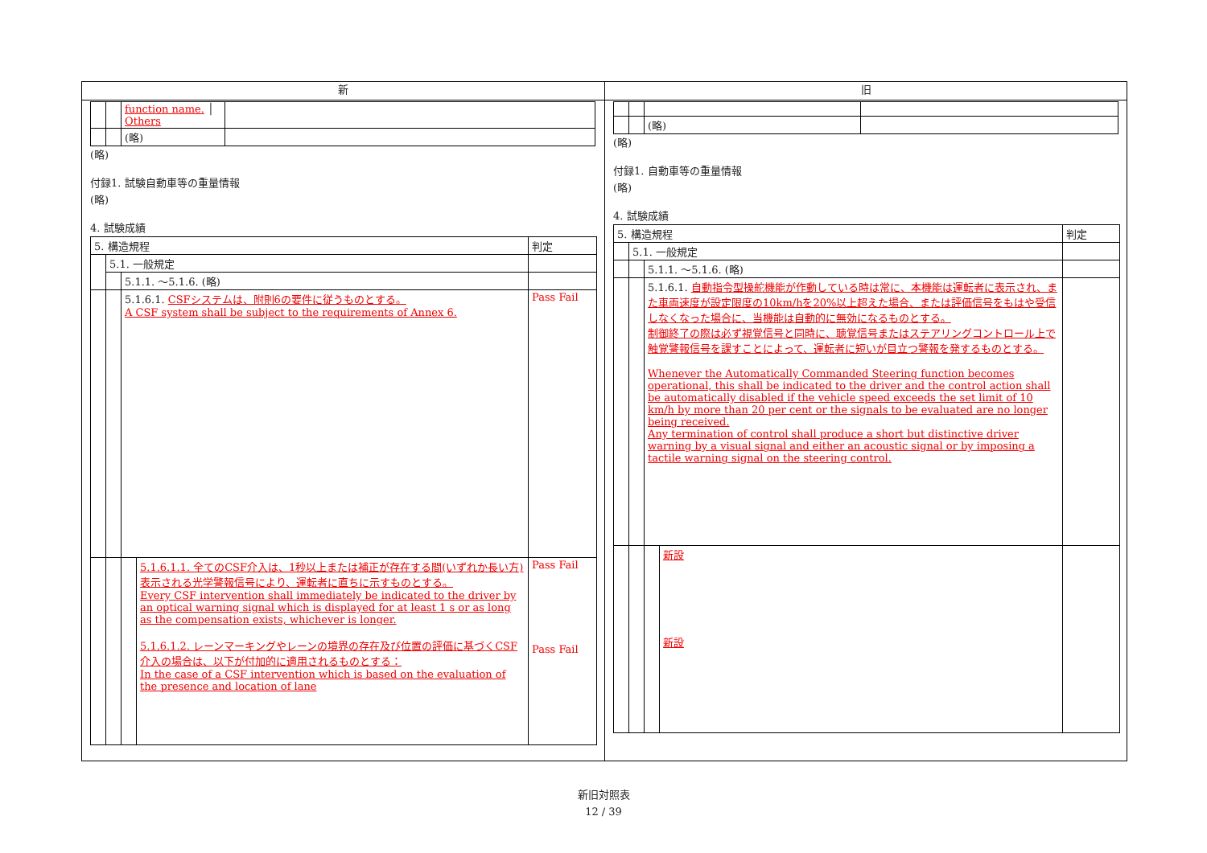新
| | | function name. │ Others | |
| | | (略) | |
(略)
付録1. 試験自動車等の重量情報
(略)
4. 試験成績
| 5. 構造規程 | | | | 判定 |
| | 5.1. 一般規定 | | | |
| | | 5.1.1. ～5.1.6. (略) | | |
| | | 5.1.6.1. CSFシステムは、附則6の要件に従うものとする。 A CSF system shall be subject to the requirements of Annex 6. | | Pass Fail |
| | | | 5.1.6.1.1. 全てのCSF介入は、1秒以上または補正が存在する間(いずれか長い方)表示される光学警報信号により、運転者に直ちに示すものとする。 Every CSF intervention shall immediately be indicated to the driver by an optical warning signal which is displayed for at least 1 s or as long as the compensation exists, whichever is longer. 5.1.6.1.2. レーンマーキングやレーンの境界の存在及び位置の評価に基づくCSF介入の場合は、以下が付加的に適用されるものとする： In the case of a CSF intervention which is based on the evaluation of the presence and location of lane | Pass Fail Pass Fail |
旧
| | | (略) | |
(略)
付録1. 自動車等の重量情報
(略)
4. 試験成績
| 5. 構造規程 | | | | 判定 |
| | 5.1. 一般規定 | | | |
| | | 5.1.1. ～5.1.6. (略) | | |
| | | 5.1.6.1. 自動指令型操舵機能が作動している時は常に、本機能は運転者に表示され、また車両速度が設定限度の10km/hを20%以上超えた場合、または評価信号をもはや受信しなくなった場合に、当機能は自動的に無効になるものとする。 制御終了の際は必ず視覚信号と同時に、聴覚信号またはステアリングコントロール上で触覚警報信号を課すことによって、運転者に短いが目立つ警報を発するものとする。 Whenever the Automatically Commanded Steering function becomes operational, this shall be indicated to the driver and the control action shall be automatically disabled if the vehicle speed exceeds the set limit of 10 km/h by more than 20 per cent or the signals to be evaluated are no longer being received. Any termination of control shall produce a short but distinctive driver warning by a visual signal and either an acoustic signal or by imposing a tactile warning signal on the steering control. | | |
| | | | 新設 新設 | |
新旧対照表
12 / 39